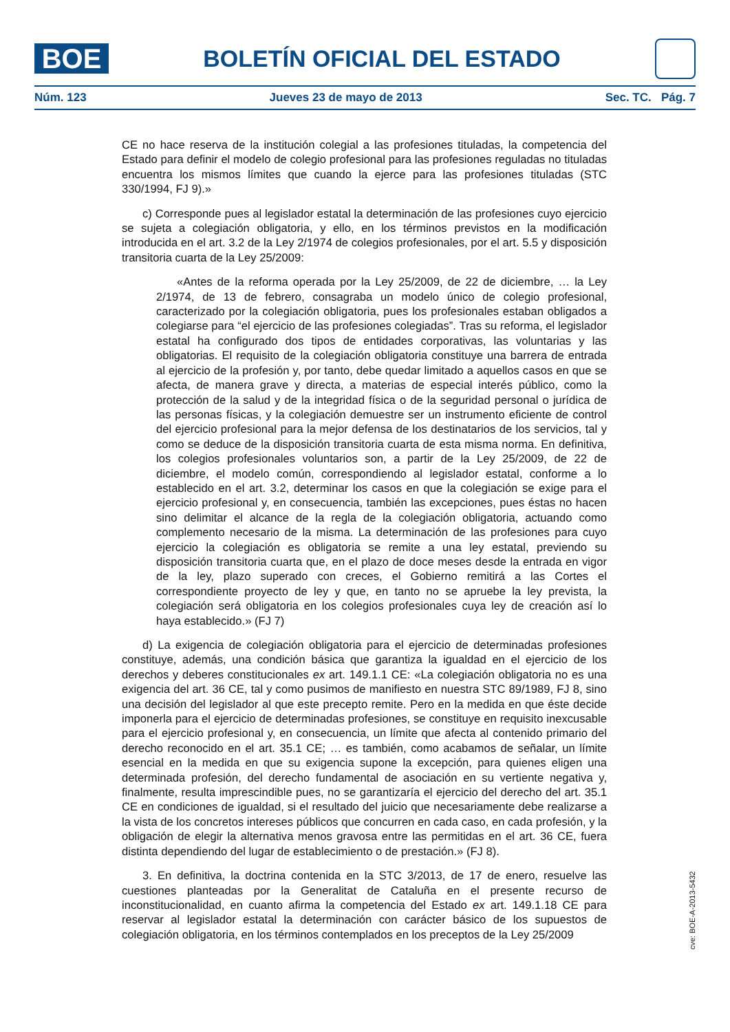BOE
BOLETÍN OFICIAL DEL ESTADO
Núm. 123 Jueves 23 de mayo de 2013 Sec. TC. Pág. 7
CE no hace reserva de la institución colegial a las profesiones tituladas, la competencia del Estado para definir el modelo de colegio profesional para las profesiones reguladas no tituladas encuentra los mismos límites que cuando la ejerce para las profesiones tituladas (STC 330/1994, FJ 9).»
c) Corresponde pues al legislador estatal la determinación de las profesiones cuyo ejercicio se sujeta a colegiación obligatoria, y ello, en los términos previstos en la modificación introducida en el art. 3.2 de la Ley 2/1974 de colegios profesionales, por el art. 5.5 y disposición transitoria cuarta de la Ley 25/2009:
«Antes de la reforma operada por la Ley 25/2009, de 22 de diciembre, … la Ley 2/1974, de 13 de febrero, consagraba un modelo único de colegio profesional, caracterizado por la colegiación obligatoria, pues los profesionales estaban obligados a colegiarse para “el ejercicio de las profesiones colegiadas”. Tras su reforma, el legislador estatal ha configurado dos tipos de entidades corporativas, las voluntarias y las obligatorias. El requisito de la colegiación obligatoria constituye una barrera de entrada al ejercicio de la profesión y, por tanto, debe quedar limitado a aquellos casos en que se afecta, de manera grave y directa, a materias de especial interés público, como la protección de la salud y de la integridad física o de la seguridad personal o jurídica de las personas físicas, y la colegiación demuestre ser un instrumento eficiente de control del ejercicio profesional para la mejor defensa de los destinatarios de los servicios, tal y como se deduce de la disposición transitoria cuarta de esta misma norma. En definitiva, los colegios profesionales voluntarios son, a partir de la Ley 25/2009, de 22 de diciembre, el modelo común, correspondiendo al legislador estatal, conforme a lo establecido en el art. 3.2, determinar los casos en que la colegiación se exige para el ejercicio profesional y, en consecuencia, también las excepciones, pues éstas no hacen sino delimitar el alcance de la regla de la colegiación obligatoria, actuando como complemento necesario de la misma. La determinación de las profesiones para cuyo ejercicio la colegiación es obligatoria se remite a una ley estatal, previendo su disposición transitoria cuarta que, en el plazo de doce meses desde la entrada en vigor de la ley, plazo superado con creces, el Gobierno remitirá a las Cortes el correspondiente proyecto de ley y que, en tanto no se apruebe la ley prevista, la colegiación será obligatoria en los colegios profesionales cuya ley de creación así lo haya establecido.» (FJ 7)
d) La exigencia de colegiación obligatoria para el ejercicio de determinadas profesiones constituye, además, una condición básica que garantiza la igualdad en el ejercicio de los derechos y deberes constitucionales ex art. 149.1.1 CE: «La colegiación obligatoria no es una exigencia del art. 36 CE, tal y como pusimos de manifiesto en nuestra STC 89/1989, FJ 8, sino una decisión del legislador al que este precepto remite. Pero en la medida en que éste decide imponerla para el ejercicio de determinadas profesiones, se constituye en requisito inexcusable para el ejercicio profesional y, en consecuencia, un límite que afecta al contenido primario del derecho reconocido en el art. 35.1 CE; … es también, como acabamos de señalar, un límite esencial en la medida en que su exigencia supone la excepción, para quienes eligen una determinada profesión, del derecho fundamental de asociación en su vertiente negativa y, finalmente, resulta imprescindible pues, no se garantizaría el ejercicio del derecho del art. 35.1 CE en condiciones de igualdad, si el resultado del juicio que necesariamente debe realizarse a la vista de los concretos intereses públicos que concurren en cada caso, en cada profesión, y la obligación de elegir la alternativa menos gravosa entre las permitidas en el art. 36 CE, fuera distinta dependiendo del lugar de establecimiento o de prestación.» (FJ 8).
3. En definitiva, la doctrina contenida en la STC 3/2013, de 17 de enero, resuelve las cuestiones planteadas por la Generalitat de Cataluña en el presente recurso de inconstitucionalidad, en cuanto afirma la competencia del Estado ex art. 149.1.18 CE para reservar al legislador estatal la determinación con carácter básico de los supuestos de colegiación obligatoria, en los términos contemplados en los preceptos de la Ley 25/2009
cve: BOE-A-2013-5432